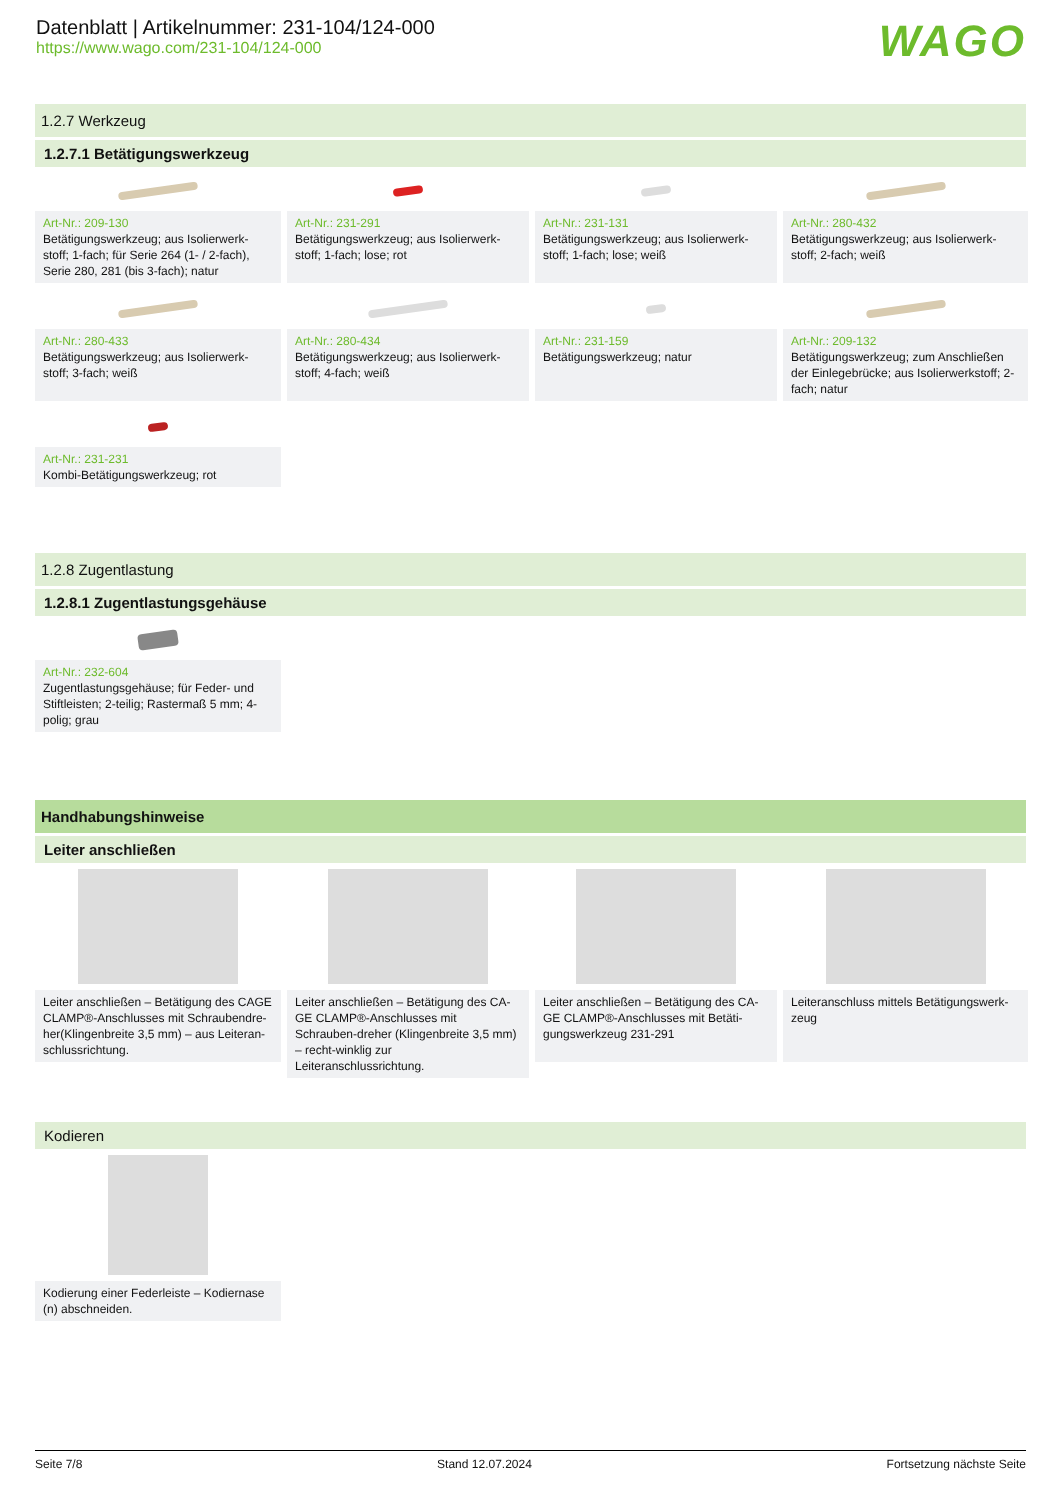Datenblatt | Artikelnummer: 231-104/124-000
https://www.wago.com/231-104/124-000
WAGO
1.2.7 Werkzeug
1.2.7.1 Betätigungswerkzeug
Art-Nr.: 209-130
Betätigungswerkzeug; aus Isolierwerk-stoff; 1-fach; für Serie 264 (1- / 2-fach), Serie 280, 281 (bis 3-fach); natur
Art-Nr.: 231-291
Betätigungswerkzeug; aus Isolierwerk-stoff; 1-fach; lose; rot
Art-Nr.: 231-131
Betätigungswerkzeug; aus Isolierwerk-stoff; 1-fach; lose; weiß
Art-Nr.: 280-432
Betätigungswerkzeug; aus Isolierwerk-stoff; 2-fach; weiß
Art-Nr.: 280-433
Betätigungswerkzeug; aus Isolierwerk-stoff; 3-fach; weiß
Art-Nr.: 280-434
Betätigungswerkzeug; aus Isolierwerk-stoff; 4-fach; weiß
Art-Nr.: 231-159
Betätigungswerkzeug; natur
Art-Nr.: 209-132
Betätigungswerkzeug; zum Anschließen der Einlegebrücke; aus Isolierwerkstoff; 2-fach; natur
Art-Nr.: 231-231
Kombi-Betätigungswerkzeug; rot
1.2.8 Zugentlastung
1.2.8.1 Zugentlastungsgehäuse
Art-Nr.: 232-604
Zugentlastungsgehäuse; für Feder- und Stiftleisten; 2-teilig; Rastermaß 5 mm; 4-polig; grau
Handhabungshinweise
Leiter anschließen
Leiter anschließen – Betätigung des CAGE CLAMP®-Anschlusses mit Schraubendre-her(Klingenbreite 3,5 mm) – aus Leiteran-schlussrichtung.
Leiter anschließen – Betätigung des CA-GE CLAMP®-Anschlusses mit Schrauben-dreher (Klingenbreite 3,5 mm) – recht-winklig zur Leiteranschlussrichtung.
Leiter anschließen – Betätigung des CA-GE CLAMP®-Anschlusses mit Betäti-gungswerkzeug 231-291
Leiteranschluss mittels Betätigungswerk-zeug
Kodieren
Kodierung einer Federleiste – Kodiernase (n) abschneiden.
Seite 7/8 Stand 12.07.2024 Fortsetzung nächste Seite